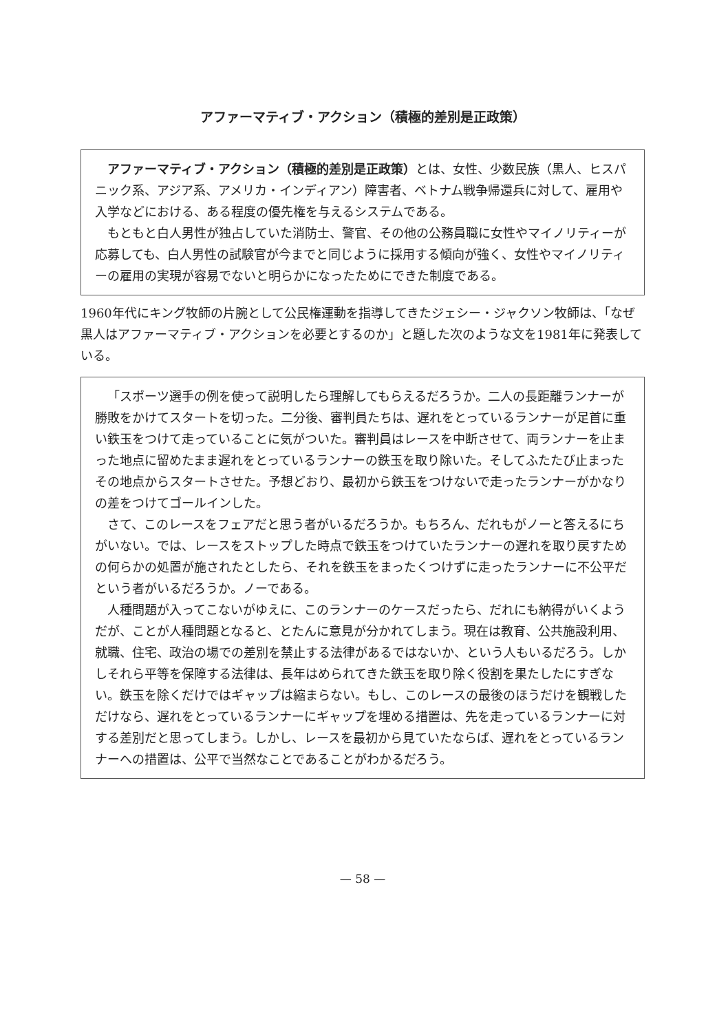アファーマティブ・アクション（積極的差別是正政策）
アファーマティブ・アクション（積極的差別是正政策）とは、女性、少数民族（黒人、ヒスパニック系、アジア系、アメリカ・インディアン）障害者、ベトナム戦争帰還兵に対して、雇用や入学などにおける、ある程度の優先権を与えるシステムである。
もともと白人男性が独占していた消防士、警官、その他の公務員職に女性やマイノリティーが応募しても、白人男性の試験官が今までと同じように採用する傾向が強く、女性やマイノリティーの雇用の実現が容易でないと明らかになったためにできた制度である。
1960年代にキング牧師の片腕として公民権運動を指導してきたジェシー・ジャクソン牧師は、「なぜ黒人はアファーマティブ・アクションを必要とするのか」と題した次のような文を1981年に発表している。
「スポーツ選手の例を使って説明したら理解してもらえるだろうか。二人の長距離ランナーが勝敗をかけてスタートを切った。二分後、審判員たちは、遅れをとっているランナーが足首に重い鉄玉をつけて走っていることに気がついた。審判員はレースを中断させて、両ランナーを止まった地点に留めたまま遅れをとっているランナーの鉄玉を取り除いた。そしてふたたび止まったその地点からスタートさせた。予想どおり、最初から鉄玉をつけないで走ったランナーがかなりの差をつけてゴールインした。
さて、このレースをフェアだと思う者がいるだろうか。もちろん、だれもがノーと答えるにちがいない。では、レースをストップした時点で鉄玉をつけていたランナーの遅れを取り戻すための何らかの処置が施されたとしたら、それを鉄玉をまったくつけずに走ったランナーに不公平だという者がいるだろうか。ノーである。
人種問題が入ってこないがゆえに、このランナーのケースだったら、だれにも納得がいくようだが、ことが人種問題となると、とたんに意見が分かれてしまう。現在は教育、公共施設利用、就職、住宅、政治の場での差別を禁止する法律があるではないか、という人もいるだろう。しかしそれら平等を保障する法律は、長年はめられてきた鉄玉を取り除く役割を果たしたにすぎない。鉄玉を除くだけではギャップは縮まらない。もし、このレースの最後のほうだけを観戦しただけなら、遅れをとっているランナーにギャップを埋める措置は、先を走っているランナーに対する差別だと思ってしまう。しかし、レースを最初から見ていたならば、遅れをとっているランナーへの措置は、公平で当然なことであることがわかるだろう。
— 58 —